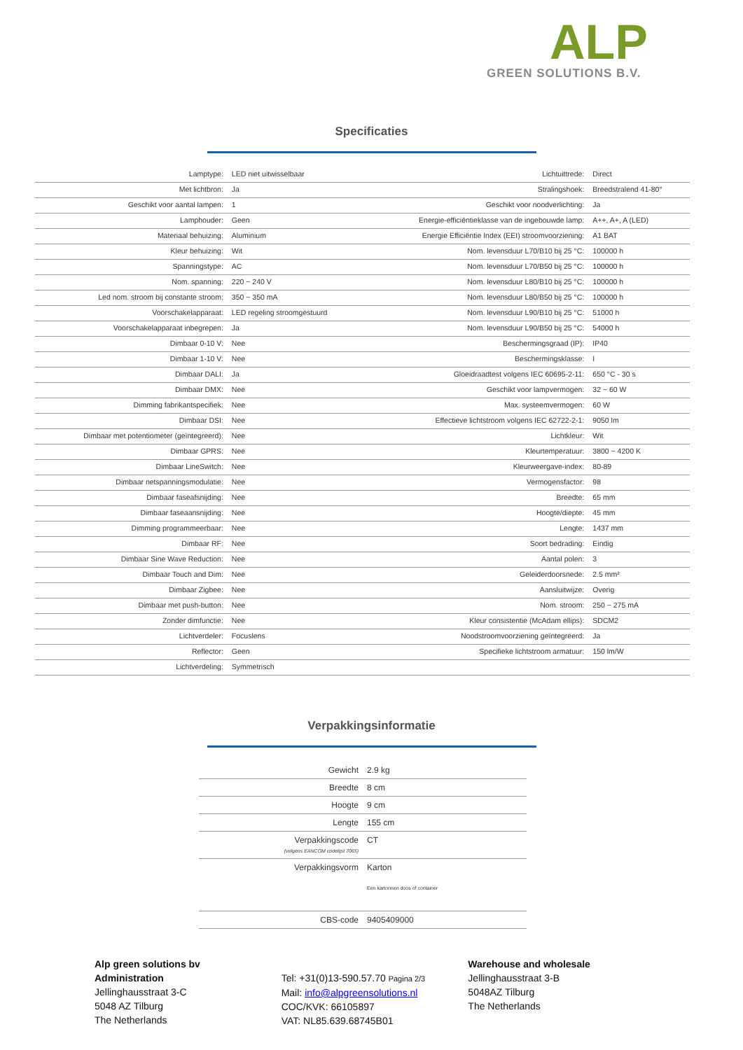ALP
GREEN SOLUTIONS B.V.
Specificaties
| Lamptype: | LED niet uitwisselbaar | Lichtuittrede: | Direct |
| Met lichtbron: | Ja | Stralingshoek: | Breedstralend 41-80° |
| Geschikt voor aantal lampen: | 1 | Geschikt voor noodverlichting: | Ja |
| Lamphouder: | Geen | Energie-efficiëntieklasse van de ingebouwde lamp: | A++, A+, A (LED) |
| Materiaal behuizing: | Aluminium | Energie Efficiëntie Index (EEI) stroomvoorziening: | A1 BAT |
| Kleur behuizing: | Wit | Nom. levensduur L70/B10 bij 25 °C: | 100000 h |
| Spanningstype: | AC | Nom. levensduur L70/B50 bij 25 °C: | 100000 h |
| Nom. spanning: | 220 ~ 240 V | Nom. levensduur L80/B10 bij 25 °C: | 100000 h |
| Led nom. stroom bij constante stroom: | 350 ~ 350 mA | Nom. levensduur L80/B50 bij 25 °C: | 100000 h |
| Voorschakelapparaat: | LED regeling stroomgestuurd | Nom. levensduur L90/B10 bij 25 °C: | 51000 h |
| Voorschakelapparaat inbegrepen: | Ja | Nom. levensduur L90/B50 bij 25 °C: | 54000 h |
| Dimbaar 0-10 V: | Nee | Beschermingsgraad (IP): | IP40 |
| Dimbaar 1-10 V: | Nee | Beschermingsklasse: | I |
| Dimbaar DALI: | Ja | Gloeidraadtest volgens IEC 60695-2-11: | 650 °C - 30 s |
| Dimbaar DMX: | Nee | Geschikt voor lampvermogen: | 32 ~ 60 W |
| Dimming fabrikantspecifiek: | Nee | Max. systeemvermogen: | 60 W |
| Dimbaar DSI: | Nee | Effectieve lichtstroom volgens IEC 62722-2-1: | 9050 lm |
| Dimbaar met potentiometer (geïntegreerd): | Nee | Lichtkleur: | Wit |
| Dimbaar GPRS: | Nee | Kleurtemperatuur: | 3800 ~ 4200 K |
| Dimbaar LineSwitch: | Nee | Kleurweergave-index: | 80-89 |
| Dimbaar netspanningsmodulatie: | Nee | Vermogensfactor: | 98 |
| Dimbaar faseafsnijding: | Nee | Breedte: | 65 mm |
| Dimbaar faseaansnijding: | Nee | Hoogte/diepte: | 45 mm |
| Dimming programmeerbaar: | Nee | Lengte: | 1437 mm |
| Dimbaar RF: | Nee | Soort bedrading: | Eindig |
| Dimbaar Sine Wave Reduction: | Nee | Aantal polen: | 3 |
| Dimbaar Touch and Dim: | Nee | Geleiderdoorsnede: | 2.5 mm² |
| Dimbaar Zigbee: | Nee | Aansluitwijze: | Overig |
| Dimbaar met push-button: | Nee | Nom. stroom: | 250 ~ 275 mA |
| Zonder dimfunctie: | Nee | Kleur consistentie (McAdam ellips): | SDCM2 |
| Lichtverdeler: | Focuslens | Noodstroomvoorziening geïntegreerd: | Ja |
| Reflector: | Geen | Specifieke lichtstroom armatuur: | 150 lm/W |
| Lichtverdeling: | Symmetrisch | | |
Verpakkingsinformatie
| Gewicht | 2.9 kg |
| Breedte | 8 cm |
| Hoogte | 9 cm |
| Lengte | 155 cm |
| Verpakkingscode (volgens EANCOM codelijst 7065) | CT |
| Verpakkingsvorm | Karton Een kartonnen doos of container |
| CBS-code | 9405409000 |
Alp green solutions bv
Administration
Jellinghausstraat 3-C
5048 AZ Tilburg
The Netherlands
Tel: +31(0)13-590.57.70 Pagina 2/3
Mail: info@alpgreensolutions.nl
COC/KVK: 66105897
VAT: NL85.639.68745B01
Warehouse and wholesale
Jellinghausstraat 3-B
5048AZ Tilburg
The Netherlands